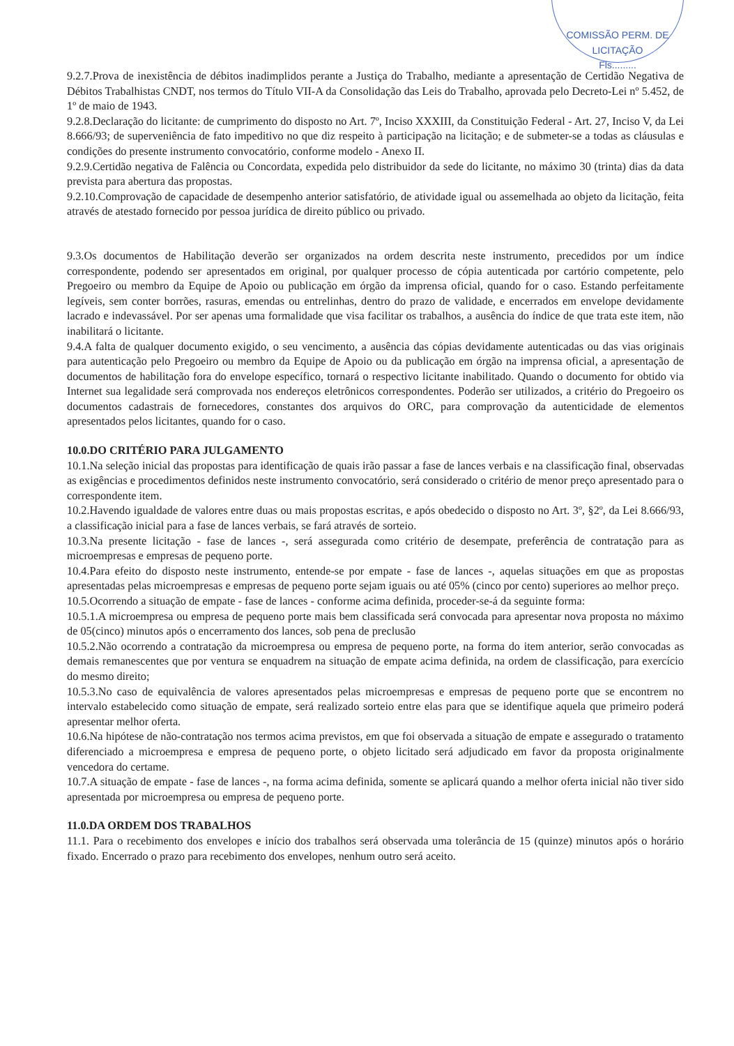COMISSÃO PERM. DE LICITAÇÃO
Fls.........
9.2.7.Prova de inexistência de débitos inadimplidos perante a Justiça do Trabalho, mediante a apresentação de Certidão Negativa de Débitos Trabalhistas CNDT, nos termos do Título VII-A da Consolidação das Leis do Trabalho, aprovada pelo Decreto-Lei nº 5.452, de 1º de maio de 1943.
9.2.8.Declaração do licitante: de cumprimento do disposto no Art. 7º, Inciso XXXIII, da Constituição Federal - Art. 27, Inciso V, da Lei 8.666/93; de superveniência de fato impeditivo no que diz respeito à participação na licitação; e de submeter-se a todas as cláusulas e condições do presente instrumento convocatório, conforme modelo - Anexo II.
9.2.9.Certidão negativa de Falência ou Concordata, expedida pelo distribuidor da sede do licitante, no máximo 30 (trinta) dias da data prevista para abertura das propostas.
9.2.10.Comprovação de capacidade de desempenho anterior satisfatório, de atividade igual ou assemelhada ao objeto da licitação, feita através de atestado fornecido por pessoa jurídica de direito público ou privado.
9.3.Os documentos de Habilitação deverão ser organizados na ordem descrita neste instrumento, precedidos por um índice correspondente, podendo ser apresentados em original, por qualquer processo de cópia autenticada por cartório competente, pelo Pregoeiro ou membro da Equipe de Apoio ou publicação em órgão da imprensa oficial, quando for o caso. Estando perfeitamente legíveis, sem conter borrões, rasuras, emendas ou entrelinhas, dentro do prazo de validade, e encerrados em envelope devidamente lacrado e indevassável. Por ser apenas uma formalidade que visa facilitar os trabalhos, a ausência do índice de que trata este item, não inabilitará o licitante.
9.4.A falta de qualquer documento exigido, o seu vencimento, a ausência das cópias devidamente autenticadas ou das vias originais para autenticação pelo Pregoeiro ou membro da Equipe de Apoio ou da publicação em órgão na imprensa oficial, a apresentação de documentos de habilitação fora do envelope específico, tornará o respectivo licitante inabilitado. Quando o documento for obtido via Internet sua legalidade será comprovada nos endereços eletrônicos correspondentes. Poderão ser utilizados, a critério do Pregoeiro os documentos cadastrais de fornecedores, constantes dos arquivos do ORC, para comprovação da autenticidade de elementos apresentados pelos licitantes, quando for o caso.
10.0.DO CRITÉRIO PARA JULGAMENTO
10.1.Na seleção inicial das propostas para identificação de quais irão passar a fase de lances verbais e na classificação final, observadas as exigências e procedimentos definidos neste instrumento convocatório, será considerado o critério de menor preço apresentado para o correspondente item.
10.2.Havendo igualdade de valores entre duas ou mais propostas escritas, e após obedecido o disposto no Art. 3º, §2º, da Lei 8.666/93, a classificação inicial para a fase de lances verbais, se fará através de sorteio.
10.3.Na presente licitação - fase de lances -, será assegurada como critério de desempate, preferência de contratação para as microempresas e empresas de pequeno porte.
10.4.Para efeito do disposto neste instrumento, entende-se por empate - fase de lances -, aquelas situações em que as propostas apresentadas pelas microempresas e empresas de pequeno porte sejam iguais ou até 05% (cinco por cento) superiores ao melhor preço.
10.5.Ocorrendo a situação de empate - fase de lances - conforme acima definida, proceder-se-á da seguinte forma:
10.5.1.A microempresa ou empresa de pequeno porte mais bem classificada será convocada para apresentar nova proposta no máximo de 05(cinco) minutos após o encerramento dos lances, sob pena de preclusão
10.5.2.Não ocorrendo a contratação da microempresa ou empresa de pequeno porte, na forma do item anterior, serão convocadas as demais remanescentes que por ventura se enquadrem na situação de empate acima definida, na ordem de classificação, para exercício do mesmo direito;
10.5.3.No caso de equivalência de valores apresentados pelas microempresas e empresas de pequeno porte que se encontrem no intervalo estabelecido como situação de empate, será realizado sorteio entre elas para que se identifique aquela que primeiro poderá apresentar melhor oferta.
10.6.Na hipótese de não-contratação nos termos acima previstos, em que foi observada a situação de empate e assegurado o tratamento diferenciado a microempresa e empresa de pequeno porte, o objeto licitado será adjudicado em favor da proposta originalmente vencedora do certame.
10.7.A situação de empate - fase de lances -, na forma acima definida, somente se aplicará quando a melhor oferta inicial não tiver sido apresentada por microempresa ou empresa de pequeno porte.
11.0.DA ORDEM DOS TRABALHOS
11.1. Para o recebimento dos envelopes e início dos trabalhos será observada uma tolerância de 15 (quinze) minutos após o horário fixado. Encerrado o prazo para recebimento dos envelopes, nenhum outro será aceito.